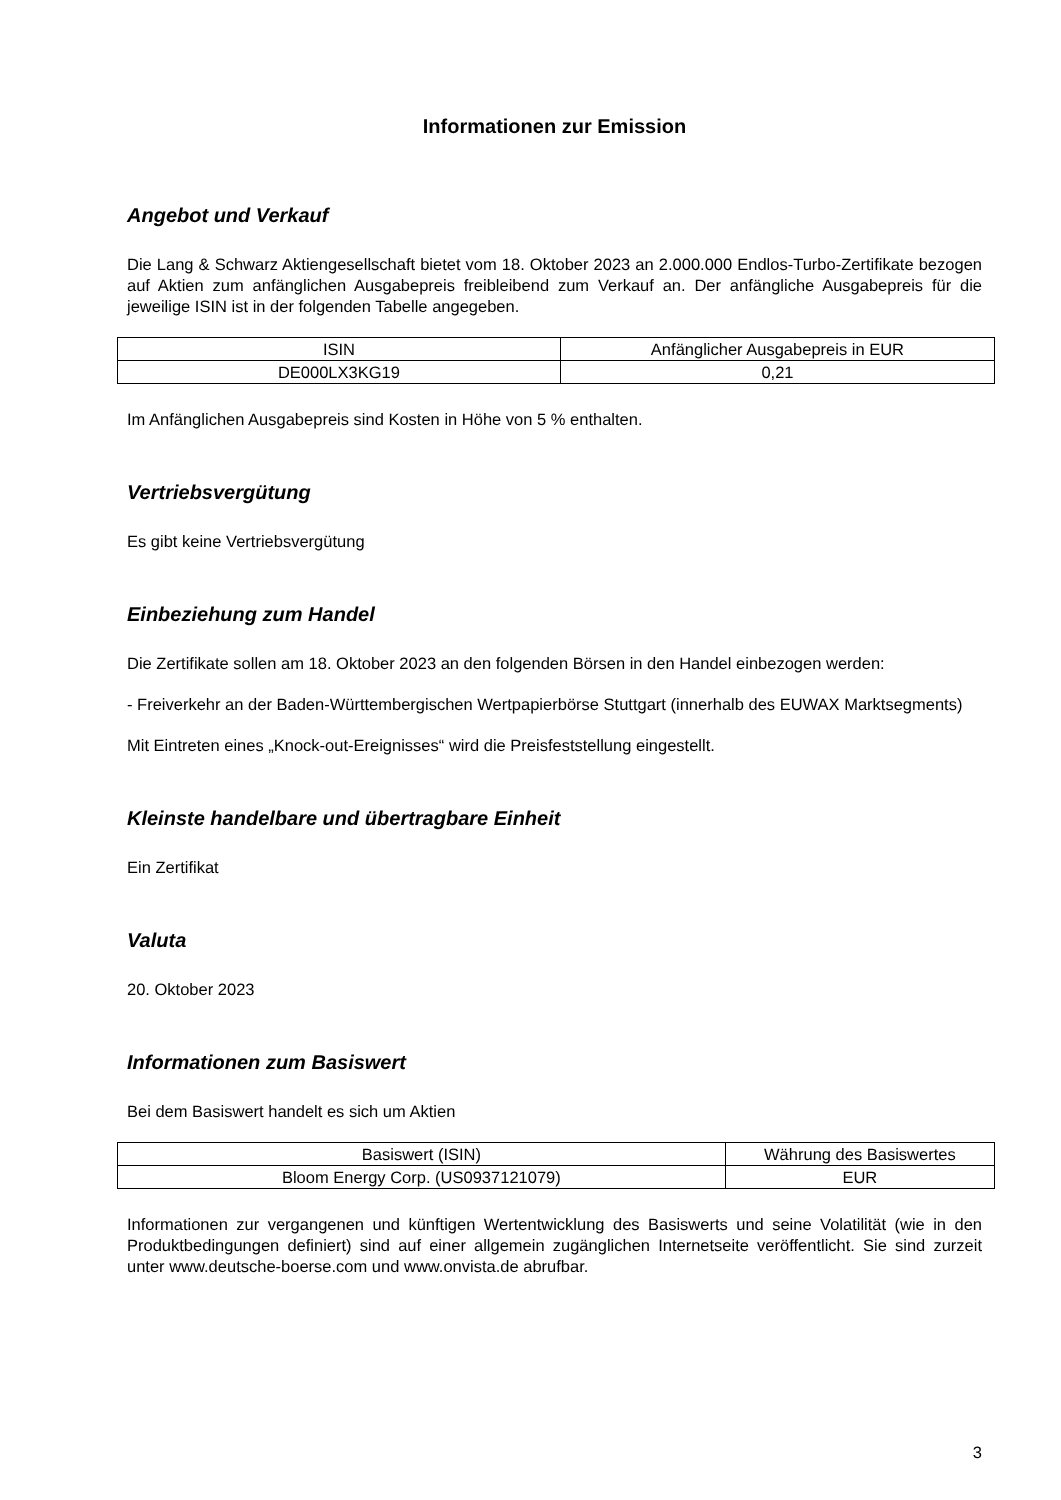Informationen zur Emission
Angebot und Verkauf
Die Lang & Schwarz Aktiengesellschaft bietet vom 18. Oktober 2023 an 2.000.000 Endlos-Turbo-Zertifikate bezogen auf Aktien zum anfänglichen Ausgabepreis freibleibend zum Verkauf an. Der anfängliche Ausgabepreis für die jeweilige ISIN ist in der folgenden Tabelle angegeben.
| ISIN | Anfänglicher Ausgabepreis in EUR |
| DE000LX3KG19 | 0,21 |
Im Anfänglichen Ausgabepreis sind Kosten in Höhe von 5 % enthalten.
Vertriebsvergütung
Es gibt keine Vertriebsvergütung
Einbeziehung zum Handel
Die Zertifikate sollen am 18. Oktober 2023 an den folgenden Börsen in den Handel einbezogen werden:
- Freiverkehr an der Baden-Württembergischen Wertpapierbörse Stuttgart (innerhalb des EUWAX Marktsegments)
Mit Eintreten eines „Knock-out-Ereignisses“ wird die Preisfeststellung eingestellt.
Kleinste handelbare und übertragbare Einheit
Ein Zertifikat
Valuta
20. Oktober 2023
Informationen zum Basiswert
Bei dem Basiswert handelt es sich um Aktien
| Basiswert (ISIN) | Währung des Basiswertes |
| Bloom Energy Corp. (US0937121079) | EUR |
Informationen zur vergangenen und künftigen Wertentwicklung des Basiswerts und seine Volatilität (wie in den Produktbedingungen definiert) sind auf einer allgemein zugänglichen Internetseite veröffentlicht. Sie sind zurzeit unter www.deutsche-boerse.com und www.onvista.de abrufbar.
3